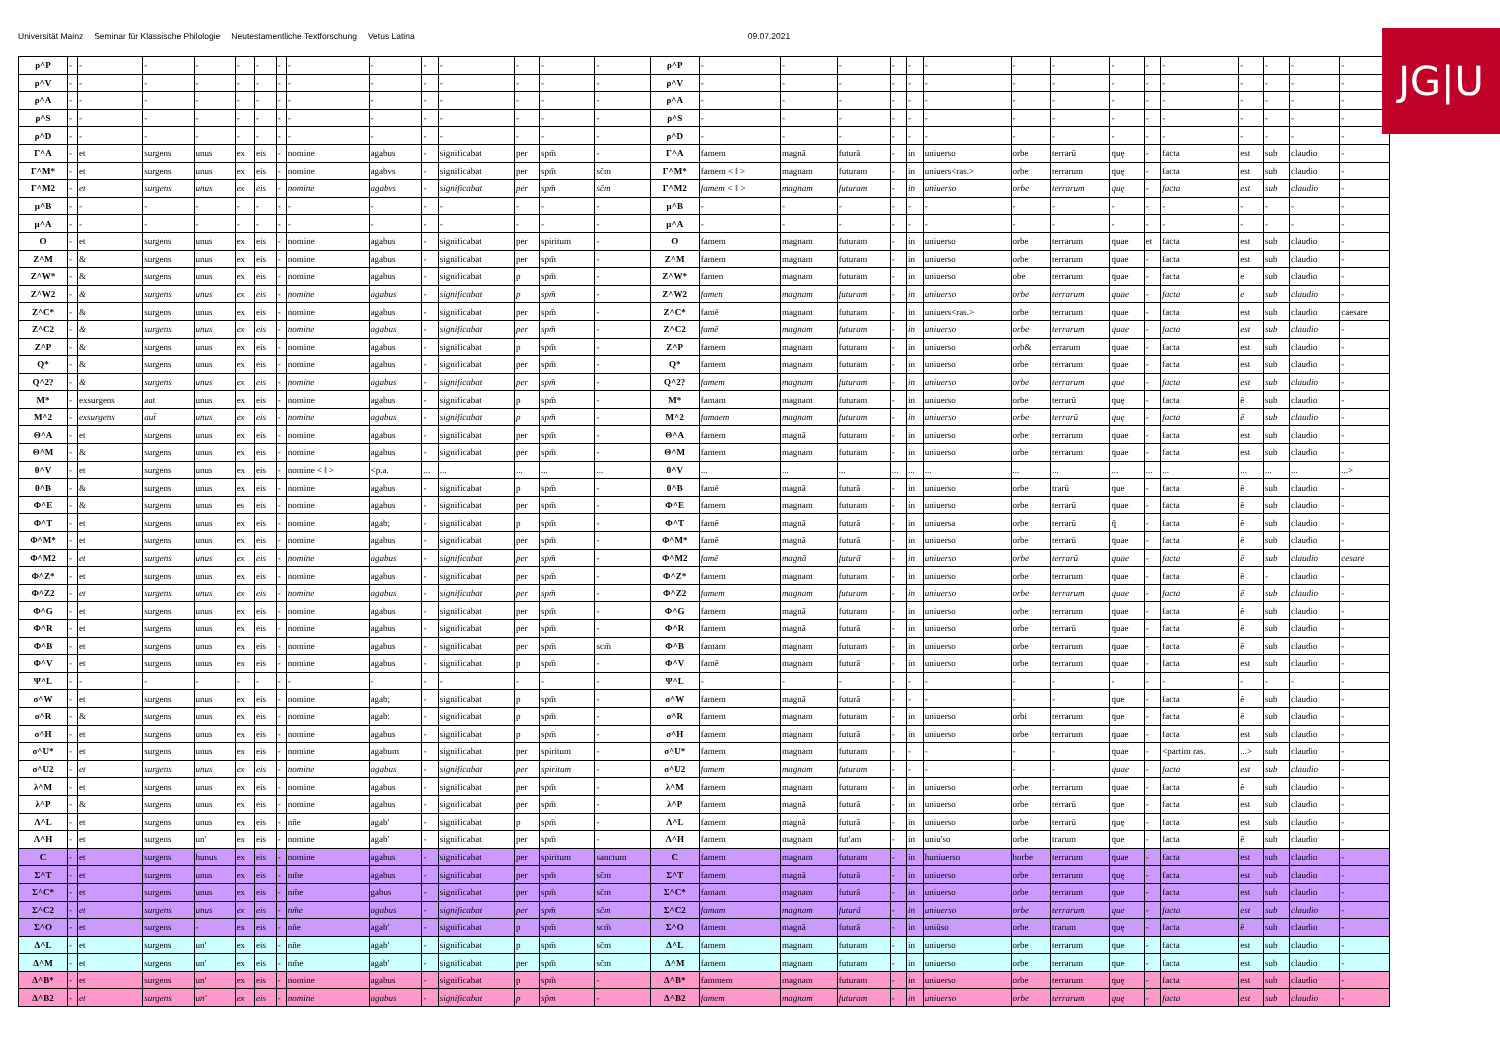Universität Mainz Seminar für Klassische Philologie Neutestamentliche Textforschung Vetus Latina 09.07.2021
JG|U
| ρ^P | - | - | - | - | - | - | - | - | - | - | - | - | - | - | ρ^P | - | - | - | - | - | - | - | - | - | - | - | - | - | - | - |
| ρ^V | - | - | - | - | - | - | - | - | - | - | - | - | - | - | ρ^V | - | - | - | - | - | - | - | - | - | - | - | - | - | - | - |
| ρ^A | - | - | - | - | - | - | - | - | - | - | - | - | - | - | ρ^A | - | - | - | - | - | - | - | - | - | - | - | - | - | - | - |
| ρ^S | - | - | - | - | - | - | - | - | - | - | - | - | - | - | ρ^S | - | - | - | - | - | - | - | - | - | - | - | - | - | - | - |
| ρ^D | - | - | - | - | - | - | - | - | - | - | - | - | - | - | ρ^D | - | - | - | - | - | - | - | - | - | - | - | - | - | - | - |
| Γ^A | - | et | surgens | unus | ex | eis | - | nomine | agabus | - | significabat | per | spm̄ | - | Γ^A | famem | magnā | futurā | - | in | uniuerso | orbe | terrarū | quę | - | facta | est | sub | claudio | - |
| Γ^M* | - | et | surgens | unus | ex | eis | - | nomine | agabvs | - | significabat | per | spm̄ | sc̄m | Γ^M* | famem < ‖ > | magnam | futuram | - | in | uniuers<ras.> | orbe | terrarum | quę | - | facta | est | sub | claudio | - |
| Γ^M2 | - | et | surgens | unus | ex | eis | - | nomine | agabvs | - | significabat | per | spm̄ | sc̄m | Γ^M2 | famem < ‖ > | magnam | futuram | - | in | uniuerso | orbe | terrarum | quę | - | facta | est | sub | claudio | - |
| μ^B | - | - | - | - | - | - | - | - | - | - | - | - | - | - | μ^B | - | - | - | - | - | - | - | - | - | - | - | - | - | - | - |
| μ^A | - | - | - | - | - | - | - | - | - | - | - | - | - | - | μ^A | - | - | - | - | - | - | - | - | - | - | - | - | - | - | - |
| O | - | et | surgens | unus | ex | eis | - | nomine | agabus | - | significabat | per | spiritum | - | O | famem | magnam | futuram | - | in | uniuerso | orbe | terrarum | quae | et | facta | est | sub | claudio | - |
| Z^M | - | & | surgens | unus | ex | eis | - | nomine | agabus | - | significabat | per | spm̄ | - | Z^M | famem | magnam | futuram | - | in | uniuerso | orbe | terrarum | quae | - | facta | est | sub | claudio | - |
| Z^W* | - | & | surgens | unus | ex | eis | - | nomine | agabus | - | significabat | p | spm̄ | - | Z^W* | famen | magnam | futuram | - | in | uniuerso | obe | terrarum | quae | - | facta | e | sub | claudio | - |
| Z^W2 | - | & | surgens | unus | ex | eis | - | nomine | agabus | - | significabat | p | spm̄ | - | Z^W2 | famen | magnam | futuram | - | in | uniuerso | orbe | terrarum | quae | - | facta | e | sub | claudio | - |
| Z^C* | - | & | surgens | unus | ex | eis | - | nomine | agabus | - | significabat | per | spm̄ | - | Z^C* | famē | magnam | futuram | - | in | uniuers<ras.> | orbe | terrarum | quae | - | facta | est | sub | claudio | caesare |
| Z^C2 | - | & | surgens | unus | ex | eis | - | nomine | agabus | - | significabat | per | spm̄ | - | Z^C2 | famē | magnam | futuram | - | in | uniuerso | orbe | terrarum | quae | - | facta | est | sub | claudio | - |
| Z^P | - | & | surgens | unus | ex | eis | - | nomine | agabus | - | significabat | p | spm̄ | - | Z^P | famem | magnam | futuram | - | in | uniuerso | orb& | errarum | quae | - | facta | est | sub | claudio | - |
| Q* | - | & | surgens | unus | ex | eis | - | nomine | agabus | - | significabat | per | spm̄ | - | Q* | famem | magnam | futuram | - | in | uniuerso | orbe | terrarum | quae | - | facta | est | sub | claudio | - |
| Q^2? | - | & | surgens | unus | ex | eis | - | nomine | agabus | - | significabat | per | spm̄ | - | Q^2? | famem | magnam | futuram | - | in | uniuerso | orbe | terrarum | que | - | facta | est | sub | claudio | - |
| M* | - | exsurgens | aut | unus | ex | eis | - | nomine | agabus | - | significabat | p | spm̄ | - | M* | famam | magnam | futuram | - | in | uniuerso | orbe | terrarū | quę | - | facta | ē | sub | claudio | - |
| M^2 | - | exsurgens | aut̄ | unus | ex | eis | - | nomine | agabus | - | significabat | p | spm̄ | - | M^2 | famaem | magnam | futuram | - | in | uniuerso | orbe | terrarū | quę | - | facta | ē | sub | claudio | - |
| Θ^A | - | et | surgens | unus | ex | eis | - | nomine | agabus | - | significabat | per | spm̄ | - | Θ^A | famem | magnā | futuram | - | in | uniuerso | orbe | terrarum | quae | - | facta | est | sub | claudio | - |
| Θ^M | - | & | surgens | unus | ex | eis | - | nomine | agabus | - | significabat | per | spm̄ | - | Θ^M | famem | magnam | futuram | - | in | uniuerso | orbe | terrarum | quae | - | facta | est | sub | claudio | - |
| θ^V | - | et | surgens | unus | ex | eis | - | nomine < ‖ > | <p.a. | ... | ... | ... | ... | ... | θ^V | ... | ... | ... | ... | ... | ... | ... | ... | ... | ... | ... | ... | ... | ... | ...> |
| θ^B | - | & | surgens | unus | ex | eis | - | nomine | agabus | - | significabat | p | spm̄ | - | θ^B | famē | magnā | futurā | - | in | uniuerso | orbe | trarū | que | - | facta | ē | sub | claudio | - |
| Φ^E | - | & | surgens | unus | es | eis | - | nomine | agabus | - | significabat | per | spm̄ | - | Φ^E | famem | magnam | futuram | - | in | uniuerso | orbe | terrarū | quae | - | facta | ē | sub | claudio | - |
| Φ^T | - | et | surgens | unus | ex | eis | - | nomine | agab; | - | significabat | p | spm̄ | - | Φ^T | famē | magnā | futurā | - | in | uniuersa | orbe | terrarū | q̄ | - | facta | ē | sub | claudio | - |
| Φ^M* | - | et | surgens | unus | ex | eis | - | nomine | agabus | - | significabat | per | spm̄ | - | Φ^M* | famē | magnā | futurā | - | in | uniuerso | orbe | terrarū | quae | - | facta | ē | sub | claudio | - |
| Φ^M2 | - | et | surgens | unus | ex | eis | - | nomine | agabus | - | significabat | per | spm̄ | - | Φ^M2 | famē | magnā | futurā | - | in | uniuerso | orbe | terrarū | quae | - | facta | ē | sub | claudio | cesare |
| Φ^Z* | - | et | surgens | unus | ex | eis | - | nomine | agabus | - | significabat | per | spm̄ | - | Φ^Z* | famem | magnam | futuram | - | in | uniuerso | orbe | terrarum | quae | - | facta | ē | - | claudio | - |
| Φ^Z2 | - | et | surgens | unus | ex | eis | - | nomine | agabus | - | significabat | per | spm̄ | - | Φ^Z2 | famem | magnam | futuram | - | in | uniuerso | orbe | terrarum | quae | - | facta | ē | sub | claudio | - |
| Φ^G | - | et | surgens | unus | ex | eis | - | nomine | agabus | - | significabat | per | spm̄ | - | Φ^G | famem | magnā | futuram | - | in | uniuerso | orbe | terrarum | quae | - | facta | ē | sub | claudio | - |
| Φ^R | - | et | surgens | unus | ex | eis | - | nomine | agabus | - | significabat | per | spm̄ | - | Φ^R | famem | magnā | futurā | - | in | uniuerso | orbe | terrarū | quae | - | facta | ē | sub | claudio | - |
| Φ^B | - | et | surgens | unus | ex | eis | - | nomine | agabus | - | significabat | per | spm̄ | scm̄ | Φ^B | famam | magnam | futuram | - | in | uniuerso | orbe | terrarum | quae | - | facta | ē | sub | claudio | - |
| Φ^V | - | et | surgens | unus | ex | eis | - | nomine | agabus | - | significabat | p | spm̄ | - | Φ^V | famē | magnam | futurā | - | in | uniuerso | orbe | terrarum | quae | - | facta | est | sub | claudio | - |
| Ψ^L | - | - | - | - | - | - | - | - | - | - | - | - | - | - | Ψ^L | - | - | - | - | - | - | - | - | - | - | - | - | - | - | - |
| σ^W | - | et | surgens | unus | ex | eis | - | nomine | agab; | - | significabat | p | spm̄ | - | σ^W | famem | magnā | futurā | - | - | - | - | - | que | - | facta | ē | sub | claudio | - |
| σ^R | - | & | surgens | unus | ex | eis | - | nomine | agab: | - | significabat | p | spm̄ | - | σ^R | famem | magnam | futuram | - | in | uniuerso | orbi | terrarum | que | - | facta | ē | sub | claudio | - |
| σ^H | - | et | surgens | unus | ex | eis | - | nomine | agabus | - | significabat | p | spm̄ | - | σ^H | famem | magnam | futurā | - | in | uniuerso | orbe | terrarum | quae | - | facta | est | sub | claudio | - |
| σ^U* | - | et | surgens | unus | ex | eis | - | nomine | agabum | - | significabat | per | spiritum | - | σ^U* | famem | magnam | futuram | - | - | - | - | - | quae | - | <partim ras. | ...> | sub | claudio | - |
| σ^U2 | - | et | surgens | unus | ex | eis | - | nomine | agabus | - | significabat | per | spiritum | - | σ^U2 | famem | magnam | futuram | - | - | - | - | - | quae | - | facta | est | sub | claudio | - |
| λ^M | - | et | surgens | unus | ex | eis | - | nomine | agabus | - | significabat | per | spm̄ | - | λ^M | famem | magnam | futuram | - | in | uniuerso | orbe | terrarum | quae | - | facta | ē | sub | claudio | - |
| λ^P | - | & | surgens | unus | ex | eis | - | nomine | agabus | - | significabat | per | spm̄ | - | λ^P | famem | magnā | futurā | - | in | uniuerso | orbe | terrarū | que | - | facta | est | sub | claudio | - |
| Λ^L | - | et | surgens | unus | ex | eis | - | nn̄e | agab' | - | significabat | p | spm̄ | - | Λ^L | famem | magnā | futurā | - | in | uniuerso | orbe | terrarū | quę | - | facta | est | sub | claudio | - |
| Λ^H | - | et | surgens | un' | ex | eis | - | nomine | agab' | - | significabat | per | spm̄ | - | Λ^H | famem | magnam | fut'am | - | in | uniu'so | orbe | trarum | que | - | facta | ē | sub | claudio | - |
| C | - | et | surgens | hunus | ex | eis | - | nomine | agabus | - | significabat | per | spiritum | sanctum | C | famem | magnam | futuram | - | in | huniuerso | horbe | terrarum | quae | - | facta | est | sub | claudio | - |
| Σ^T | - | et | surgens | unus | ex | eis | - | nm̄e | agabus | - | significabat | per | spm̄ | sc̄m | Σ^T | famem | magnā | futurā | - | in | uniuerso | orbe | terrarum | quę | - | facta | est | sub | claudio | - |
| Σ^C* | - | et | surgens | unus | ex | eis | - | nm̄e | gabus | - | significabat | per | spm̄ | sc̄m | Σ^C* | famam | magnam | futurā | - | in | uniuerso | orbe | terrarum | que | - | facta | est | sub | claudio | - |
| Σ^C2 | - | et | surgens | unus | ex | eis | - | nm̄e | agabus | - | significabat | per | spm̄ | sc̄m | Σ^C2 | famam | magnam | futurā | - | in | uniuerso | orbe | terrarum | que | - | facta | est | sub | claudio | - |
| Σ^O | - | et | surgens | - | ex | eis | - | nn̄e | agab' | - | significabat | p | spm̄ | scm̄ | Σ^O | famem | magnā | futurā | - | in | uniūso | orbe | trarum | quę | - | facta | ē | sub | claudio | - |
| Δ^L | - | et | surgens | un' | ex | eis | - | nn̄e | agab' | - | significabat | p | spm̄ | sc̄m | Δ^L | famem | magnam | futuram | - | in | uniuerso | orbe | terrarum | que | - | facta | est | sub | claudio | - |
| Δ^M | - | et | surgens | un' | ex | eis | - | nm̄e | agab' | - | significabat | per | spm̄ | sc̄m | Δ^M | famem | magnam | futuram | - | in | uniuerso | orbe | terrarum | que | - | facta | est | sub | claudio | - |
| Δ^B* | - | et | surgens | un' | ex | eis | - | nomine | agabus | - | significabat | p | spm̄ | - | Δ^B* | fammem | magnam | futuram | - | in | uniuerso | orbe | terrarum | quę | - | facta | est | sub | claudio | - |
| Δ^B2 | - | et | surgens | un' | ex | eis | - | nomine | agabus | - | significabat | p | sp̄m | - | Δ^B2 | famem | magnam | futuram | - | in | uniuerso | orbe | terrarum | quę | - | facta | est | sub | claudio | - |